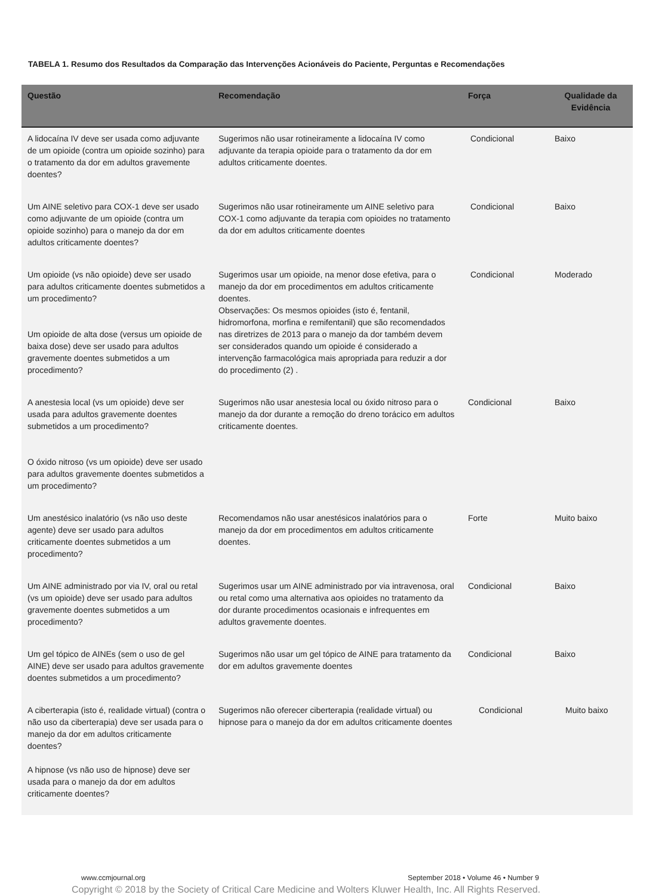TABELA 1. Resumo dos Resultados da Comparação das Intervenções Acionáveis do Paciente, Perguntas e Recomendações
| Questão | Recomendação | Força | Qualidade da Evidência |
| --- | --- | --- | --- |
| A lidocaína IV deve ser usada como adjuvante de um opioide (contra um opioide sozinho) para o tratamento da dor em adultos gravemente doentes? | Sugerimos não usar rotineiramente a lidocaína IV como adjuvante da terapia opioide para o tratamento da dor em adultos criticamente doentes. | Condicional | Baixo |
| Um AINE seletivo para COX-1 deve ser usado como adjuvante de um opioide (contra um opioide sozinho) para o manejo da dor em adultos criticamente doentes? | Sugerimos não usar rotineiramente um AINE seletivo para COX-1 como adjuvante da terapia com opioides no tratamento da dor em adultos criticamente doentes | Condicional | Baixo |
| Um opioide (vs não opioide) deve ser usado para adultos criticamente doentes submetidos a um procedimento? Um opioide de alta dose (versus um opioide de baixa dose) deve ser usado para adultos gravemente doentes submetidos a um procedimento? | Sugerimos usar um opioide, na menor dose efetiva, para o manejo da dor em procedimentos em adultos criticamente doentes. Observações: Os mesmos opioides (isto é, fentanil, hidromorfona, morfina e remifentanil) que são recomendados nas diretrizes de 2013 para o manejo da dor também devem ser considerados quando um opioide é considerado a intervenção farmacológica mais apropriada para reduzir a dor do procedimento (2) . | Condicional | Moderado |
| A anestesia local (vs um opioide) deve ser usada para adultos gravemente doentes submetidos a um procedimento? O óxido nitroso (vs um opioide) deve ser usado para adultos gravemente doentes submetidos a um procedimento? | Sugerimos não usar anestesia local ou óxido nitroso para o manejo da dor durante a remoção do dreno torácico em adultos criticamente doentes. | Condicional | Baixo |
| Um anestésico inalatório (vs não uso deste agente) deve ser usado para adultos criticamente doentes submetidos a um procedimento? | Recomendamos não usar anestésicos inalatórios para o manejo da dor em procedimentos em adultos criticamente doentes. | Forte | Muito baixo |
| Um AINE administrado por via IV, oral ou retal (vs um opioide) deve ser usado para adultos gravemente doentes submetidos a um procedimento? | Sugerimos usar um AINE administrado por via intravenosa, oral ou retal como uma alternativa aos opioides no tratamento da dor durante procedimentos ocasionais e infrequentes em adultos gravemente doentes. | Condicional | Baixo |
| Um gel tópico de AINEs (sem o uso de gel AINE) deve ser usado para adultos gravemente doentes submetidos a um procedimento? | Sugerimos não usar um gel tópico de AINE para tratamento da dor em adultos gravemente doentes | Condicional | Baixo |
| A ciberterapia (isto é, realidade virtual) (contra o não uso da ciberterapia) deve ser usada para o manejo da dor em adultos criticamente doentes? A hipnose (vs não uso de hipnose) deve ser usada para o manejo da dor em adultos criticamente doentes? | Sugerimos não oferecer ciberterapia (realidade virtual) ou hipnose para o manejo da dor em adultos criticamente doentes | Condicional | Muito baixo |
www.ccmjournal.org
September 2018 • Volume 46 • Number 9
Copyright © 2018 by the Society of Critical Care Medicine and Wolters Kluwer Health, Inc. All Rights Reserved.